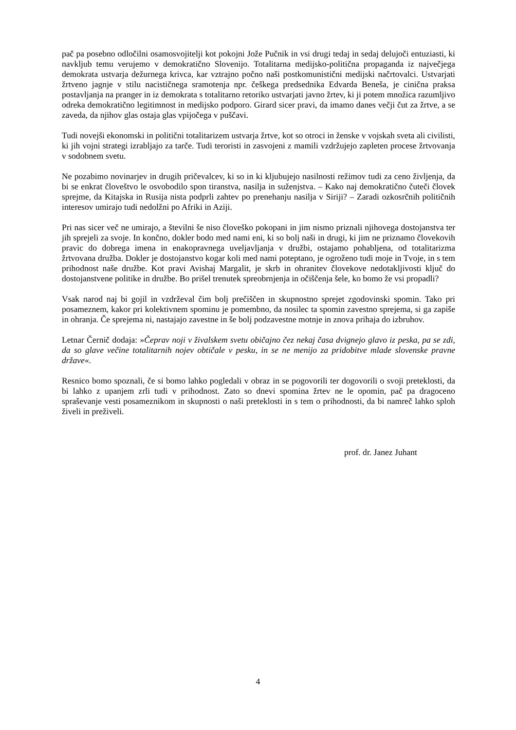pač pa posebno odločilni osamosvojitelji kot pokojni Jože Pučnik in vsi drugi tedaj in sedaj delujoči entuziasti, ki navkljub temu verujemo v demokratično Slovenijo. Totalitarna medijsko-politična propaganda iz največjega demokrata ustvarja dežurnega krivca, kar vztrajno počno naši postkomunistični medijski načrtovalci. Ustvarjati žrtveno jagnje v stilu nacističnega sramotenja npr. češkega predsednika Edvarda Beneša, je cinična praksa postavljanja na pranger in iz demokrata s totalitarno retoriko ustvarjati javno žrtev, ki ji potem množica razumljivo odreka demokratično legitimnost in medijsko podporo. Girard sicer pravi, da imamo danes večji čut za žrtve, a se zaveda, da njihov glas ostaja glas vpijočega v puščavi.
Tudi novejši ekonomski in politični totalitarizem ustvarja žrtve, kot so otroci in ženske v vojskah sveta ali civilisti, ki jih vojni strategi izrabljajo za tarče. Tudi teroristi in zasvojeni z mamili vzdržujejo zapleten procese žrtvovanja v sodobnem svetu.
Ne pozabimo novinarjev in drugih pričevalcev, ki so in ki kljubujejo nasilnosti režimov tudi za ceno življenja, da bi se enkrat človeštvo le osvobodilo spon tiranstva, nasilja in suženjstva. – Kako naj demokratično čuteči človek sprejme, da Kitajska in Rusija nista podprli zahtev po prenehanju nasilja v Siriji? – Zaradi ozkosrčnih političnih interesov umirajo tudi nedolžni po Afriki in Aziji.
Pri nas sicer več ne umirajo, a številni še niso človeško pokopani in jim nismo priznali njihovega dostojanstva ter jih sprejeli za svoje. In končno, dokler bodo med nami eni, ki so bolj naši in drugi, ki jim ne priznamo človekovih pravic do dobrega imena in enakopravnega uveljavljanja v družbi, ostajamo pohabljena, od totalitarizma žrtvovana družba. Dokler je dostojanstvo kogar koli med nami poteptano, je ogroženo tudi moje in Tvoje, in s tem prihodnost naše družbe. Kot pravi Avishaj Margalit, je skrb in ohranitev človekove nedotakljivosti ključ do dostojanstvene politike in družbe. Bo prišel trenutek spreobrnjenja in očiščenja šele, ko bomo že vsi propadli?
Vsak narod naj bi gojil in vzdrževal čim bolj prečiščen in skupnostno sprejet zgodovinski spomin. Tako pri posameznem, kakor pri kolektivnem spominu je pomembno, da nosilec ta spomin zavestno sprejema, si ga zapiše in ohranja. Če sprejema ni, nastajajo zavestne in še bolj podzavestne motnje in znova prihaja do izbruhov.
Letnar Černič dodaja: »Čeprav noji v živalskem svetu običajno čez nekaj časa dvignejo glavo iz peska, pa se zdi, da so glave večine totalitarnih nojev obtičale v pesku, in se ne menijo za pridobitve mlade slovenske pravne države«.
Resnico bomo spoznali, če si bomo lahko pogledali v obraz in se pogovorili ter dogovorili o svoji preteklosti, da bi lahko z upanjem zrli tudi v prihodnost. Zato so dnevi spomina žrtev ne le opomin, pač pa dragoceno spraševanje vesti posameznikom in skupnosti o naši preteklosti in s tem o prihodnosti, da bi namreč lahko sploh živeli in preživeli.
prof. dr. Janez Juhant
4